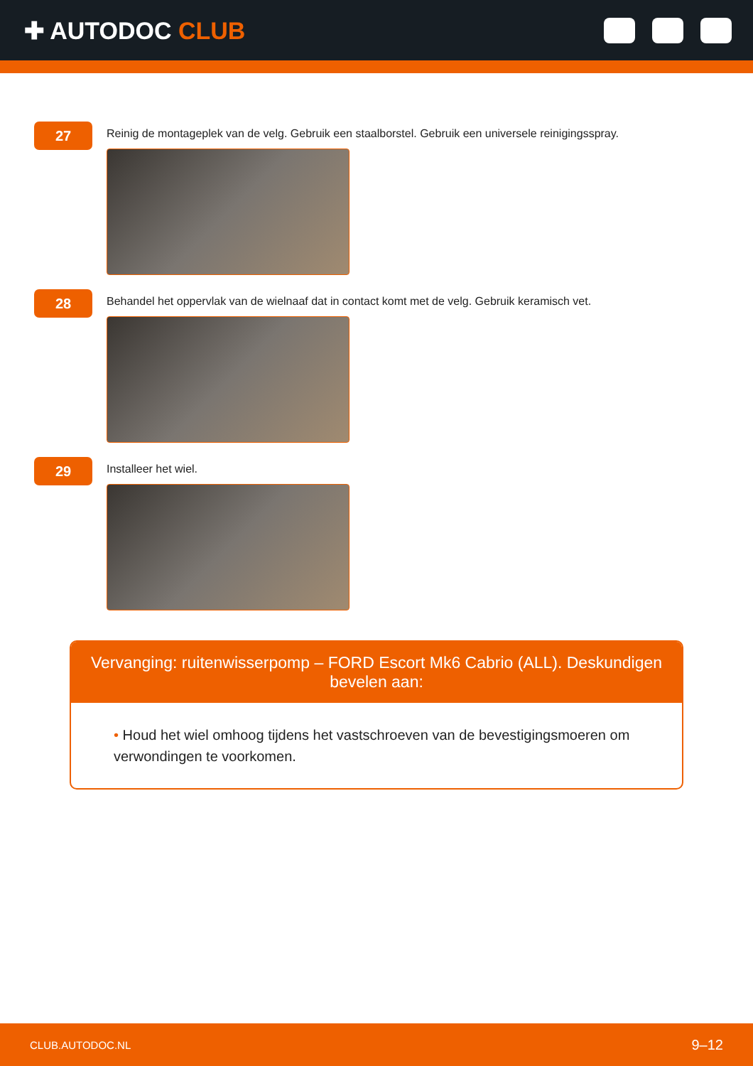✚ AUTODOC CLUB
27
Reinig de montageplek van de velg. Gebruik een staalborstel. Gebruik een universele reinigingsspray.
28
Behandel het oppervlak van de wielnaaf dat in contact komt met de velg. Gebruik keramisch vet.
29
Installeer het wiel.
Vervanging: ruitenwisserpomp – FORD Escort Mk6 Cabrio (ALL). Deskundigen bevelen aan:
• Houd het wiel omhoog tijdens het vastschroeven van de bevestigingsmoeren om verwondingen te voorkomen.
CLUB.AUTODOC.NL 9–12